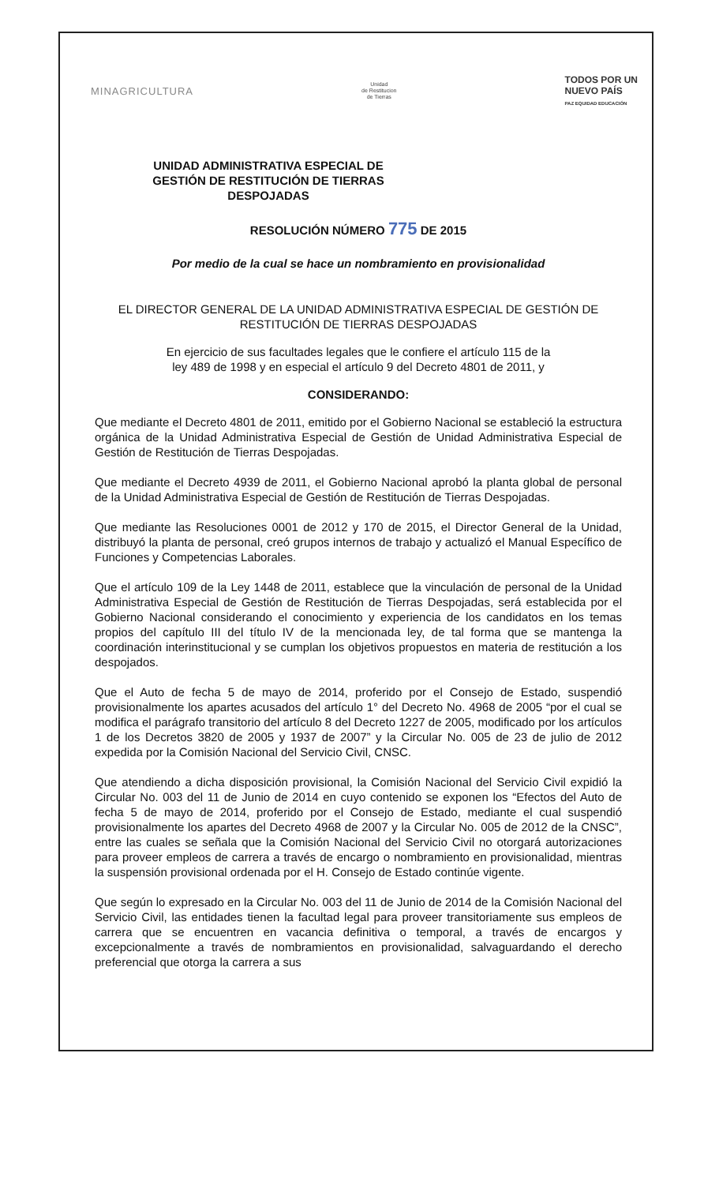MINAGRICULTURA
Unidad
de Restitucion
de Tierras
TODOS POR UN
NUEVO PAÍS
PAZ EQUIDAD EDUCACIÓN
UNIDAD ADMINISTRATIVA ESPECIAL DE GESTIÓN DE RESTITUCIÓN DE TIERRAS DESPOJADAS
RESOLUCIÓN NÚMERO 775 DE 2015
Por medio de la cual se hace un nombramiento en provisionalidad
EL DIRECTOR GENERAL DE LA UNIDAD ADMINISTRATIVA ESPECIAL DE GESTIÓN DE RESTITUCIÓN DE TIERRAS DESPOJADAS
En ejercicio de sus facultades legales que le confiere el artículo 115 de la ley 489 de 1998 y en especial el artículo 9 del Decreto 4801 de 2011, y
CONSIDERANDO:
Que mediante el Decreto 4801 de 2011, emitido por el Gobierno Nacional se estableció la estructura orgánica de la Unidad Administrativa Especial de Gestión de Unidad Administrativa Especial de Gestión de Restitución de Tierras Despojadas.
Que mediante el Decreto 4939 de 2011, el Gobierno Nacional aprobó la planta global de personal de la Unidad Administrativa Especial de Gestión de Restitución de Tierras Despojadas.
Que mediante las Resoluciones 0001 de 2012 y 170 de 2015, el Director General de la Unidad, distribuyó la planta de personal, creó grupos internos de trabajo y actualizó el Manual Específico de Funciones y Competencias Laborales.
Que el artículo 109 de la Ley 1448 de 2011, establece que la vinculación de personal de la Unidad Administrativa Especial de Gestión de Restitución de Tierras Despojadas, será establecida por el Gobierno Nacional considerando el conocimiento y experiencia de los candidatos en los temas propios del capítulo III del título IV de la mencionada ley, de tal forma que se mantenga la coordinación interinstitucional y se cumplan los objetivos propuestos en materia de restitución a los despojados.
Que el Auto de fecha 5 de mayo de 2014, proferido por el Consejo de Estado, suspendió provisionalmente los apartes acusados del artículo 1° del Decreto No. 4968 de 2005 “por el cual se modifica el parágrafo transitorio del artículo 8 del Decreto 1227 de 2005, modificado por los artículos 1 de los Decretos 3820 de 2005 y 1937 de 2007” y la Circular No. 005 de 23 de julio de 2012 expedida por la Comisión Nacional del Servicio Civil, CNSC.
Que atendiendo a dicha disposición provisional, la Comisión Nacional del Servicio Civil expidió la Circular No. 003 del 11 de Junio de 2014 en cuyo contenido se exponen los “Efectos del Auto de fecha 5 de mayo de 2014, proferido por el Consejo de Estado, mediante el cual suspendió provisionalmente los apartes del Decreto 4968 de 2007 y la Circular No. 005 de 2012 de la CNSC”, entre las cuales se señala que la Comisión Nacional del Servicio Civil no otorgará autorizaciones para proveer empleos de carrera a través de encargo o nombramiento en provisionalidad, mientras la suspensión provisional ordenada por el H. Consejo de Estado continúe vigente.
Que según lo expresado en la Circular No. 003 del 11 de Junio de 2014 de la Comisión Nacional del Servicio Civil, las entidades tienen la facultad legal para proveer transitoriamente sus empleos de carrera que se encuentren en vacancia definitiva o temporal, a través de encargos y excepcionalmente a través de nombramientos en provisionalidad, salvaguardando el derecho preferencial que otorga la carrera a sus